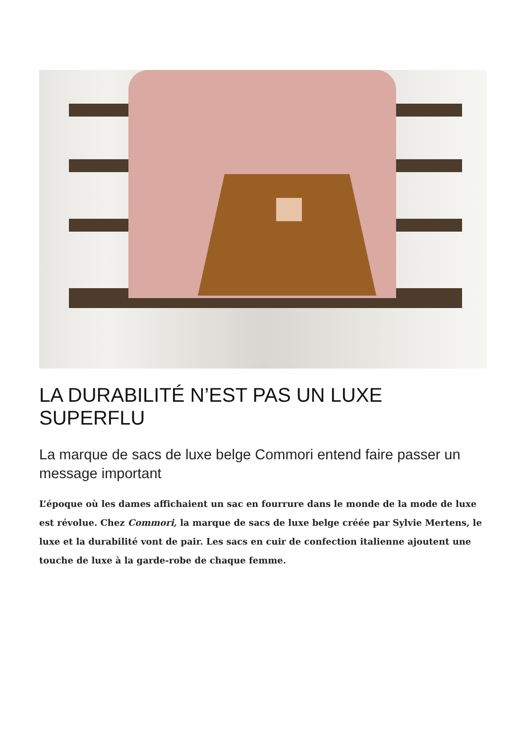LA DURABILITÉ N’EST PAS UN LUXE SUPERFLU
La marque de sacs de luxe belge Commori entend faire passer un message important
L’époque où les dames affichaient un sac en fourrure dans le monde de la mode de luxe est révolue. Chez Commori, la marque de sacs de luxe belge créée par Sylvie Mertens, le luxe et la durabilité vont de pair. Les sacs en cuir de confection italienne ajoutent une touche de luxe à la garde-robe de chaque femme.